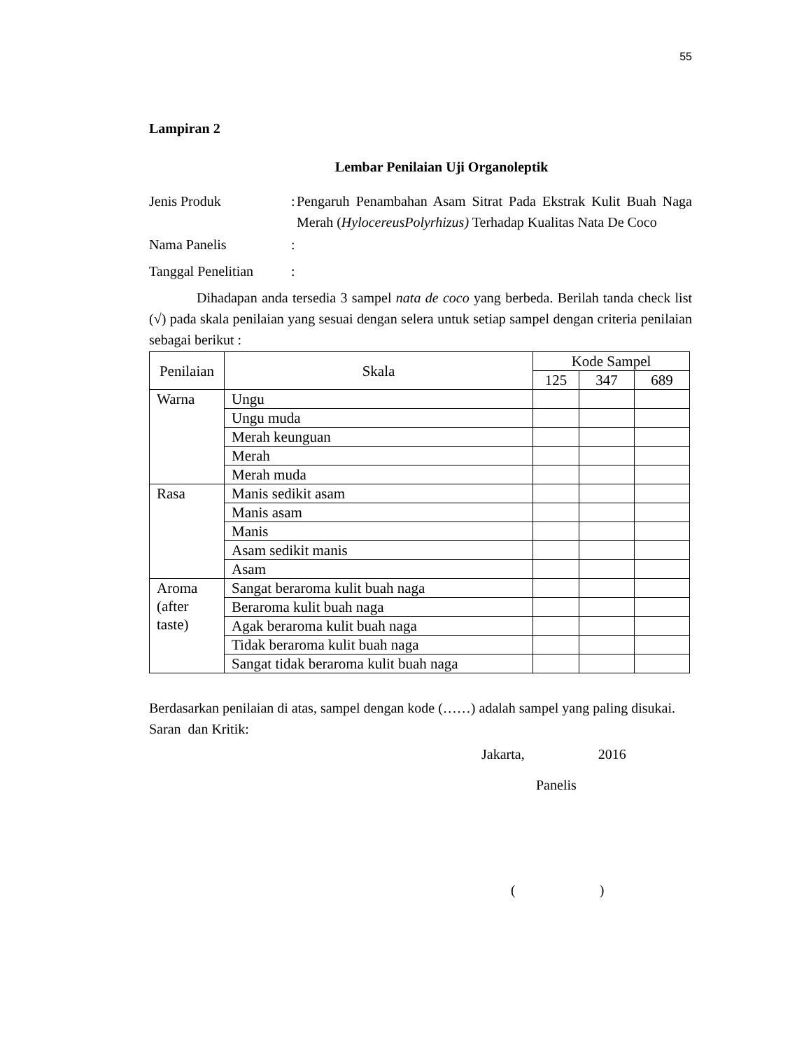55
Lampiran 2
Lembar Penilaian Uji Organoleptik
Jenis Produk :
Pengaruh Penambahan Asam Sitrat Pada Ekstrak Kulit Buah Naga Merah (HylocereusPolyrhizus) Terhadap Kualitas Nata De Coco
Nama Panelis :
Tanggal Penelitian
:
Dihadapan anda tersedia 3 sampel nata de coco yang berbeda. Berilah tanda check list (√) pada skala penilaian yang sesuai dengan selera untuk setiap sampel dengan criteria penilaian sebagai berikut :
| Penilaian | Skala | Kode Sampel | | |
| --- | --- | --- | --- | --- |
| | | 125 | 347 | 689 |
| Warna | Ungu | | | |
| | Ungu muda | | | |
| | Merah keunguan | | | |
| | Merah | | | |
| | Merah muda | | | |
| Rasa | Manis sedikit asam | | | |
| | Manis asam | | | |
| | Manis | | | |
| | Asam sedikit manis | | | |
| | Asam | | | |
| Aroma (after taste) | Sangat beraroma kulit buah naga | | | |
| | Beraroma kulit buah naga | | | |
| | Agak beraroma kulit buah naga | | | |
| | Tidak beraroma kulit buah naga | | | |
| | Sangat tidak beraroma kulit buah naga | | | |
Berdasarkan penilaian di atas, sampel dengan kode (……) adalah sampel yang paling disukai.
Saran dan Kritik:
Jakarta, 2016
Panelis
( )